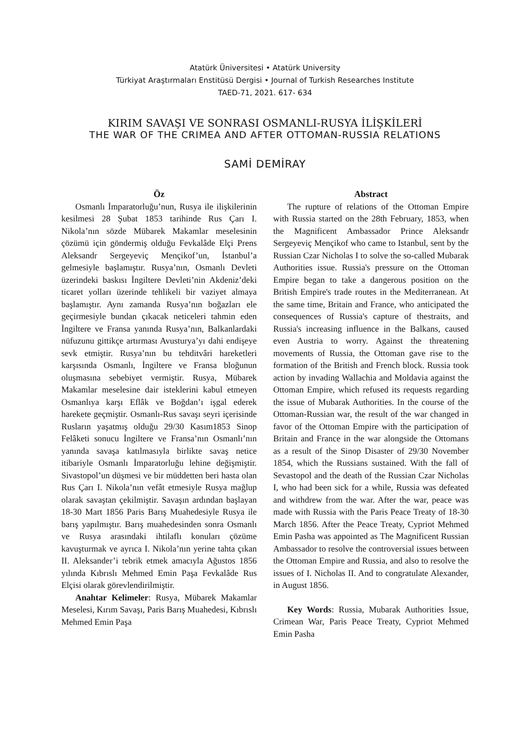Atatürk Üniversitesi • Atatürk University
Türkiyat Araştırmaları Enstitüsü Dergisi • Journal of Turkish Researches Institute
TAED-71, 2021. 617- 634
KIRIM SAVAŞI VE SONRASI OSMANLI-RUSYA İLİŞKİLERİ
THE WAR OF THE CRIMEA AND AFTER OTTOMAN-RUSSIA RELATIONS
SAMİ DEMİRAY
Öz
Osmanlı İmparatorluğu’nun, Rusya ile ilişkilerinin kesilmesi 28 Şubat 1853 tarihinde Rus Çarı I. Nikola’nın sözde Mübarek Makamlar meselesinin çözümü için göndermiş olduğu Fevkalâde Elçi Prens Aleksandr Sergeyeviç Mençikof’un, İstanbul’a gelmesiyle başlamıştır. Rusya’nın, Osmanlı Devleti üzerindeki baskısı İngiltere Devleti’nin Akdeniz’deki ticaret yolları üzerinde tehlikeli bir vaziyet almaya başlamıştır. Aynı zamanda Rusya’nın boğazları ele geçirmesiyle bundan çıkacak neticeleri tahmin eden İngiltere ve Fransa yanında Rusya’nın, Balkanlardaki nüfuzunu gittikçe artırması Avusturya’yı dahi endişeye sevk etmiştir. Rusya’nın bu tehditvâri hareketleri karşısında Osmanlı, İngiltere ve Fransa bloğunun oluşmasına sebebiyet vermiştir. Rusya, Mübarek Makamlar meselesine dair isteklerini kabul etmeyen Osmanlıya karşı Eflâk ve Boğdan’ı işgal ederek harekete geçmiştir. Osmanlı-Rus savaşı seyri içerisinde Rusların yaşatmış olduğu 29/30 Kasım1853 Sinop Felâketi sonucu İngiltere ve Fransa’nın Osmanlı’nın yanında savaşa katılmasıyla birlikte savaş netice itibariyle Osmanlı İmparatorluğu lehine değişmiştir. Sivastopol’un düşmesi ve bir müddetten beri hasta olan Rus Çarı I. Nikola’nın vefât etmesiyle Rusya mağlup olarak savaştan çekilmiştir. Savaşın ardından başlayan 18-30 Mart 1856 Paris Barış Muahedesiyle Rusya ile barış yapılmıştır. Barış muahedesinden sonra Osmanlı ve Rusya arasındaki ihtilaflı konuları çözüme kavuşturmak ve ayrıca I. Nikola’nın yerine tahta çıkan II. Aleksander’i tebrik etmek amacıyla Ağustos 1856 yılında Kıbrıslı Mehmed Emin Paşa Fevkalâde Rus Elçisi olarak görevlendirilmiştir.
Anahtar Kelimeler: Rusya, Mübarek Makamlar Meselesi, Kırım Savaşı, Paris Barış Muahedesi, Kıbrıslı Mehmed Emin Paşa
Abstract
The rupture of relations of the Ottoman Empire with Russia started on the 28th February, 1853, when the Magnificent Ambassador Prince Aleksandr Sergeyeviç Mençikof who came to Istanbul, sent by the Russian Czar Nicholas I to solve the so-called Mubarak Authorities issue. Russia's pressure on the Ottoman Empire began to take a dangerous position on the British Empire's trade routes in the Mediterranean. At the same time, Britain and France, who anticipated the consequences of Russia's capture of thestraits, and Russia's increasing influence in the Balkans, caused even Austria to worry. Against the threatening movements of Russia, the Ottoman gave rise to the formation of the British and French block. Russia took action by invading Wallachia and Moldavia against the Ottoman Empire, which refused its requests regarding the issue of Mubarak Authorities. In the course of the Ottoman-Russian war, the result of the war changed in favor of the Ottoman Empire with the participation of Britain and France in the war alongside the Ottomans as a result of the Sinop Disaster of 29/30 November 1854, which the Russians sustained. With the fall of Sevastopol and the death of the Russian Czar Nicholas I, who had been sick for a while, Russia was defeated and withdrew from the war. After the war, peace was made with Russia with the Paris Peace Treaty of 18-30 March 1856. After the Peace Treaty, Cypriot Mehmed Emin Pasha was appointed as The Magnificent Russian Ambassador to resolve the controversial issues between the Ottoman Empire and Russia, and also to resolve the issues of I. Nicholas II. And to congratulate Alexander, in August 1856.
Key Words: Russia, Mubarak Authorities Issue, Crimean War, Paris Peace Treaty, Cypriot Mehmed Emin Pasha